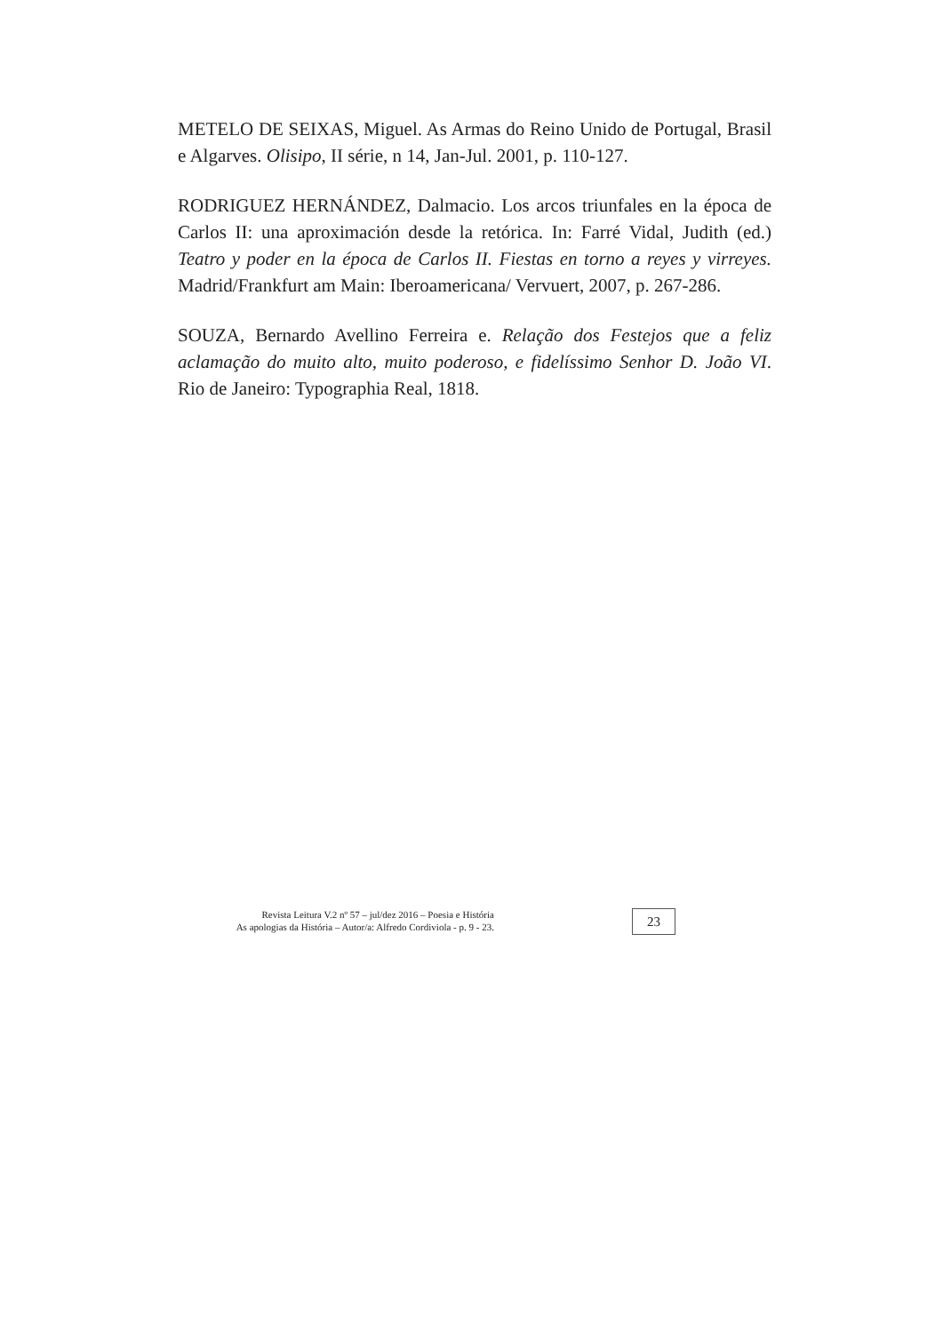METELO DE SEIXAS, Miguel. As Armas do Reino Unido de Portugal, Brasil e Algarves. Olisipo, II série, n 14, Jan-Jul. 2001, p. 110-127.
RODRIGUEZ HERNÁNDEZ, Dalmacio. Los arcos triunfales en la época de Carlos II: una aproximación desde la retórica. In: Farré Vidal, Judith (ed.) Teatro y poder en la época de Carlos II. Fiestas en torno a reyes y virreyes. Madrid/Frankfurt am Main: Iberoamericana/ Vervuert, 2007, p. 267-286.
SOUZA, Bernardo Avellino Ferreira e. Relação dos Festejos que a feliz aclamação do muito alto, muito poderoso, e fidelíssimo Senhor D. João VI. Rio de Janeiro: Typographia Real, 1818.
Revista Leitura V.2 nº 57 – jul/dez 2016 – Poesia e História
As apologias da História – Autor/a: Alfredo Cordiviola - p. 9 - 23.
23